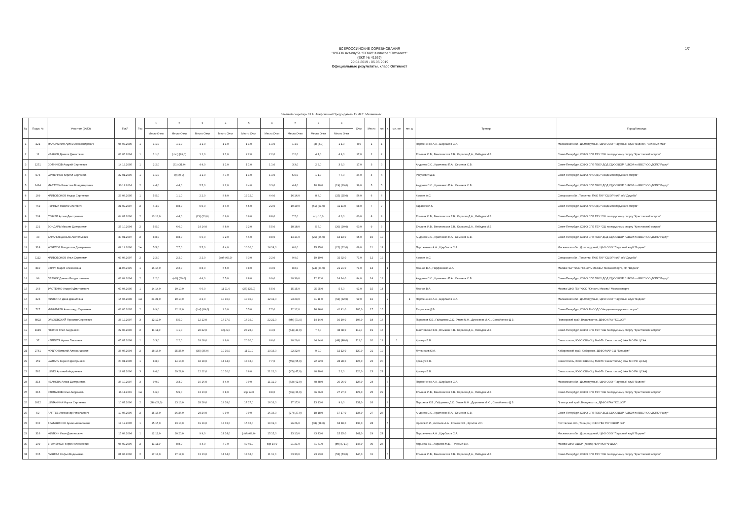1/7
ВСЕРОССИЙСКИЕ СОРЕВНОВАНИЯ
"КУБОК яхт-клуба "СОЧИ" в классе "Оптимист"
(ЕКП № 41569)
29.04.2019 - 05.05.2019
Официальные результаты, класс Оптимист
Главный секретарь /Н.А. Агафоненок/ Председатель ГК /В.Е. Механиков/
| № | Парус № | Участник (ФИО) | ГодР | Рзр | 1 | 2 | 3 | 4 | 5 | 6 | 7 | 9 | 9 | Очки | Место | юн | д | мл. юн | мл. д | Тренер | Город/Команда |
| --- | --- | --- | --- | --- | --- | --- | --- | --- | --- | --- | --- | --- | --- | --- | --- | --- | --- | --- | --- | --- | --- |
| | | | | | Место Очки | Место Очки | Место Очки | Место Очки | Место Очки | Место Очки | Место Очки | Место Очки | Место Очки | | | | | | | | |
| 1 | 221 | МАКСИМКИН Артем Александрович | 05.07.2005 | 1 | 1 1,0 | 1 1,0 | 1 1,0 | 1 1,0 | 1 1,0 | 1 1,0 | 1 1,0 | (3) (3,0) | 1 1,0 | 8,0 | 1 | 1 | | | | Парфененко А.А., Щербаков С.А. | Московская обл., Долгопрудный, ЦФО ООО "Парусный клуб "Водник", "Зеленый Мыс" |
| 2 | 11 | ИВАНОВ Данила Денисович | 06.05.2004 | 1 | 1 1,0 | (dsq) (69,0) | 1 1,0 | 1 1,0 | 2 2,0 | 2 2,0 | 2 2,0 | 4 4,0 | 4 4,0 | 17,0 | 2 | 2 | | | | Елышев И.В., Винотовская Е.В., Карасев Д.А., Лебедев М.В. | Санкт-Петербург, СЗФО СПБ ГБУ "СШ по парусному спорту "Крестовский остров" |
| 3 | 1251 | СОТНИКОВ Андрей Сергеевич | 14.12.2005 | 1 | 2 2,0 | (31) (31,0) | 4 4,0 | 1 1,0 | 1 1,0 | 1 1,0 | 3 3,0 | 2 2,0 | 3 3,0 | 17,0 | 3 | 3 | | | | Андреев С.С., Кравченко П.А., Семенов С.В. | Санкт-Петербург, СЗФО СПб ГБОУ ДОД СДЮСШОР "ШВСМ по ВВС"/ ОО ДСПК "Рауту" |
| 4 | 575 | ШУНЕНКОВ Кирилл Сергеевич | 22.01.2006 | 1 | 1 1,0 | (9) (9,0) | 1 1,0 | 7 7,0 | 1 1,0 | 1 1,0 | 5 5,0 | 1 1,0 | 7 7,0 | 24,0 | 4 | 4 | | | | Разумович Д.В. | Санкт-Петербург, СЗФО АНООДО "Академия парусного спорта" |
| 5 | 1414 | МАРТУСЬ Вячеслав Владимирович | 30.11.2004 | 2 | 4 4,0 | 4 4,0 | 5 5,0 | 2 2,0 | 4 4,0 | 3 3,0 | 4 4,0 | 10 10,0 | (19) (19,0) | 36,0 | 5 | 5 | | | | Андреев С.С., Кравченко П.А., Семенов С.В. | Санкт-Петербург, СЗФО СПб ГБОУ ДОД СДЮСШОР "ШВСМ по ВВС"/ ОО ДСПК "Рауту" |
| 6 | 189 | КРИВОБОКОВ Федор Сергеевич | 29.08.2005 | 1 | 5 5,0 | 1 1,0 | 2 2,0 | 8 8,0 | 12 12,0 | 4 4,0 | 16 16,0 | 8 8,0 | (25) (25,0) | 56,0 | 6 | 6 | | | | Кожаев А.С. | Самарская обл., Тольятти, ПФО ГАУ "СШОР №6", я/к "Дружба" |
| 7 | 762 | ЧЕРНЫХ Никита Олегович | 21.02.2007 | 2 | 4 4,0 | 8 8,0 | 5 5,0 | 4 4,0 | 5 5,0 | 2 2,0 | 19 19,0 | (51) (51,0) | 11 11,0 | 58,0 | 7 | 7 | | | | Тараскин И.К. | Санкт-Петербург, СЗФО АНООДО "Академия парусного спорта" |
| 8 | 204 | ГУНКЕР Артем Дмитриевич | 04.07.2006 | 2 | 13 13,0 | 4 4,0 | (23) (23,0) | 6 6,0 | 6 6,0 | 8 8,0 | 7 7,0 | scp 10,0 | 6 6,0 | 60,0 | 8 | 8 | | | | Елышев И.В., Винотовская Е.В., Карасев Д.А., Лебедев М.В. | Санкт-Петербург, СЗФО СПБ ГБУ "СШ по парусному спорту "Крестовский остров" |
| 9 | 121 | БОНДАРЬ Максим Дмитриевич | 25.10.2004 | 2 | 5 5,0 | 6 6,0 | 14 14,0 | 8 8,0 | 2 2,0 | 5 5,0 | 18 18,0 | 5 5,0 | (20) (20,0) | 63,0 | 9 | 9 | | | | Елышев И.В., Винотовская Е.В., Карасев Д.А., Лебедев М.В. | Санкт-Петербург, СЗФО СПБ ГБУ "СШ по парусному спорту "Крестовский остров" |
| 10 | 43 | БАРАНОВ Демьян Анатольевич | 30.01.2007 | 2 | 8 8,0 | 8 8,0 | 6 6,0 | 2 2,0 | 6 6,0 | 8 8,0 | 14 14,0 | (26) (26,0) | 13 13,0 | 65,0 | 10 | 10 | | | | Андреев С.С., Кравченко П.А., Семенов С.В. | Санкт-Петербург, СЗФО СПб ГБОУ ДОД СДЮСШОР "ШВСМ по ВВС"/ ОО ДСПК "Рауту" |
| 11 | 318 | КОЧЕТОВ Владислав Дмитриевич | 09.12.2006 | 1ю | 5 5,0 | 7 7,0 | 5 5,0 | 4 4,0 | 10 10,0 | 14 14,0 | 6 6,0 | 15 15,0 | (22) (22,0) | 66,0 | 11 | 11 | | | | Парфененко А.А., Щербаков С.А. | Московская обл., Долгопрудный, ЦФО ООО "Парусный клуб "Водник" |
| 12 | 1112 | КРИВОБОКОВ Илья Сергеевич | 03.08.2007 | 2 | 2 2,0 | 2 2,0 | 2 2,0 | (dnf) (69,0) | 3 3,0 | 2 2,0 | 9 9,0 | 19 19,0 | 32 32,0 | 71,0 | 12 | 12 | | | | Кожаев А.С. | Самарская обл., Тольятти, ПФО ГАУ "СШОР №6", я/к "Дружба" |
| 13 | 810 | СТРУК Мария Алексеевна | 11.05.2005 | 1 | 16 16,0 | 2 2,0 | 8 8,0 | 5 5,0 | 8 8,0 | 3 3,0 | 8 8,0 | (24) (24,0) | 21 21,0 | 71,0 | 13 | | 1 | | | Леонов В.А., Парфененко А.А. | Москва ГБУ "ФСО "Юность Москвы" Москомспорта, ПК "Водник" |
| 14 | 99 | ПЕРЧИК Даниил Владиславович | 06.09.2004 | 2 | 2 2,0 | (ufd) (69,0) | 4 4,0 | 5 5,0 | 8 8,0 | 9 9,0 | 30 30,0 | 12 12,0 | 14 14,0 | 84,0 | 14 | 13 | | | | Андреев С.С., Кравченко П.А., Семенов С.В. | Санкт-Петербург, СЗФО СПб ГБОУ ДОД СДЮСШОР "ШВСМ по ВВС"/ ОО ДСПК "Рауту" |
| 15 | 163 | ФАСТЕНКО Андрей Дмитриевич | 07.04.2005 | 1 | 14 14,0 | 10 10,0 | 6 6,0 | 11 11,0 | (25) (25,0) | 5 5,0 | 15 15,0 | 25 25,0 | 5 5,0 | 91,0 | 15 | 14 | | | | Леонов В.А. | Москва ЦФО ГБУ "ФСО "Юность Москвы" Москомспорта |
| 16 | 323 | ЖИЛКИНА Дина Даниловна | 15.04.2008 | 1ю | 21 21,0 | 10 10,0 | 2 2,0 | 10 10,0 | 10 10,0 | 12 12,0 | 23 23,0 | 11 11,0 | (62) (62,0) | 99,0 | 16 | | 2 | | 1 | Парфененко А.А., Щербаков С.А. | Московская обл., Долгопрудный, ЦФО ООО "Парусный клуб "Водник" |
| 17 | 727 | МИНИБАЕВ Александр Сергеевич | 06.05.2005 | 2 | 9 9,0 | 12 12,0 | (dnf) (69,0) | 3 3,0 | 5 5,0 | 7 7,0 | 12 12,0 | 16 16,0 | 41 41,0 | 105,0 | 17 | 15 | | | | Разумович Д.В. | Санкт-Петербург, СЗФО АНООДО "Академия парусного спорта" |
| 18 | 8822 | ОЛЬХОВСКИЙ Ярослав Сергеевич | 28.12.2007 | 3 | 12 12,0 | 5 5,0 | 12 12,0 | 17 17,0 | 16 16,0 | 22 22,0 | (bfd) (71,0) | 14 14,0 | 10 10,0 | 108,0 | 18 | 16 | | | | Пирожков К.Б., Гайдаенко Д.С., Уткин М.Н., Дружинин М.Ю., Самойленко Д.В. | Приморский край, Владивосток, ДВФО КГАУ "КСШОР" |
| 19 | 1619 | ГЛОТОВ Глеб Андреевич | 22.08.2006 | 2 | 11 11,0 | 1 1,0 | 22 22,0 | scp 6,0 | 23 23,0 | 4 4,0 | (44) (44,0) | 7 7,0 | 38 38,0 | 112,0 | 19 | 17 | | | | Винотовская Е.В., Елышев И.В., Карасев Д.А., Лебедев М.В. | Санкт-Петербург, СЗФО СПБ ГБУ "СШ по парусному спорту "Крестовский остров" |
| 20 | 37 | ЧЕРПИТА Артем Павлович | 05.07.2008 | 1 | 3 3,0 | 2 2,0 | 18 18,0 | 9 9,0 | 20 20,0 | 6 6,0 | 20 20,0 | 34 34,0 | (48) (48,0) | 112,0 | 20 | 18 | | 1 | | Кравчук Е.В. | Севастополь, ЮФО СШ (СЦ( МиФП г.Севастополь) ФАУ МО РФ ЦСКА |
| 21 | 2741 | ЖУДРО Виталий Александрович | 28.05.2004 | 2 | 18 18,0 | 25 25,0 | (35) (35,0) | 10 10,0 | 11 11,0 | 13 13,0 | 22 22,0 | 9 9,0 | 12 12,0 | 120,0 | 21 | 19 | | | | Литвинцев К.М. | Хабаровский край, Хабаровск, ДВФО МАУ СШ "Дельфин" |
| 22 | 159 | ШАПАРЬ Кирилл Дмитриевич | 20.01.2005 | 1 | 8 8,0 | 14 14,0 | 18 18,0 | 14 14,0 | 13 13,0 | 7 7,0 | (55) (55,0) | 22 22,0 | 28 28,0 | 124,0 | 22 | 20 | | | | Кравчук Е.В. | Севастополь, ЮФО СШ (СЦ( МиФП г.Севастополь) ФАУ МО РФ ЦСКА) |
| 23 | 582 | ШИЛО Арсений Андреевич | 18.01.2006 | 3 | 6 6,0 | 29 29,0 | 12 12,0 | 10 10,0 | 6 6,0 | 21 21,0 | (47) (47,0) | 40 40,0 | 2 2,0 | 126,0 | 23 | 21 | | | | Кравчук Е.В. | Севастополь, ЮФО СШ (СЦ( МиФП г.Севастополь) ФАУ МО РФ ЦСКА) |
| 24 | 314 | ИВАНОВА Алиса Дмитриевна | 26.10.2007 | 3 | 9 9,0 | 3 3,0 | 16 16,0 | 4 4,0 | 9 9,0 | 11 11,0 | (62) (62,0) | 48 48,0 | 26 26,0 | 126,0 | 24 | | 3 | | | Парфененко А.А., Щербаков С.А. | Московская обл., Долгопрудный, ЦФО ООО "Парусный клуб "Водник" |
| 25 | 215 | СТЕПАНОВ Илья Андреевич | 16.11.2006 | 1ю | 6 6,0 | 5 5,0 | 13 13,0 | 8 8,0 | scp 24,0 | 8 8,0 | (36) (36,0) | 36 36,0 | 27 27,0 | 127,0 | 25 | 22 | | | | Елышев И.В., Винотовская Е.В., Карасев Д.А., Лебедев М.В. | Санкт-Петербург, СЗФО СПБ ГБУ "СШ по парусному спорту "Крестовский остров" |
| 26 | 2012 | ШИЛАКИНА Мария Сергеевна | 10.07.2006 | 2 | (28) (28,0) | 13 13,0 | 28 28,0 | 18 18,0 | 17 17,0 | 16 16,0 | 17 17,0 | 13 13,0 | 9 9,0 | 131,0 | 26 | | 4 | | | Пирожков К.Б., Гайдаенко Д.С., Уткин М.Н., Дружинин М.Ю., Самойленко Д.В. | Приморский край, Владивосток, ДВФО КГАУ "КСШОР" |
| 27 | 52 | ЛАПТЕВ Александр Николаевич | 10.05.2006 | 2 | 15 15,0 | 26 26,0 | 24 24,0 | 9 9,0 | 9 9,0 | 16 16,0 | (27) (27,0) | 18 18,0 | 17 17,0 | 134,0 | 27 | 23 | | | | Андреев С.С., Кравченко П.А., Семенов С.В. | Санкт-Петербург, СЗФО СПб ГБОУ ДОД СДЮСШОР "ШВСМ по ВВС"/ ОО ДСПК "Рауту" |
| 28 | 232 | БРАТАШЕНКО Арина Алексеевна | 17.12.2005 | 1 | 15 15,0 | 13 13,0 | 19 19,0 | 13 13,0 | 15 15,0 | 19 19,0 | 26 26,0 | (38) (38,0) | 18 18,0 | 138,0 | 28 | | 5 | | | Фролов И.И., Антонов А.А., Козеев О.В., Фролов И.И. | Ростовская обл., Таганрог, ЮФО ГБУ РО "СШОР №3" |
| 29 | 316 | ЖИЛКИН Иван Даниилович | 15.08.2004 | 1 | 12 12,0 | 20 20,0 | 9 9,0 | 14 14,0 | (ufd) (69,0) | 15 15,0 | 13 13,0 | 43 43,0 | 15 15,0 | 141,0 | 29 | 24 | | | | Парфененко А.А., Щербаков С.А. | Московская обл., Долгопрудный, ЦФО ООО "Парусный клуб "Водник" |
| 30 | 199 | БРАЖЕНКО Георгий Алексеевич | 05.02.2006 | 2 | 11 11,0 | 8 8,0 | 4 4,0 | 7 7,0 | 49 49,0 | scp 14,0 | 21 21,0 | 31 31,0 | (bfd) (71,0) | 145,0 | 30 | 25 | | | | Ларцева Т.Е., Ларцева М.Е., Точеный В.А. | Москва ЦФО СШОР (по ввс) ФАУ МО РФ ЦСКА |
| 31 | 205 | ПУШЕВА Софья Вадимовна | 01.04.2006 | 2 | 17 17,0 | 17 17,0 | 13 13,0 | 14 14,0 | 18 18,0 | 11 11,0 | 33 33,0 | 23 23,0 | (53) (53,0) | 146,0 | 31 | | 6 | | | Елышев И.В., Винотовская Е.В., Карасев Д.А., Лебедев М.В. | Санкт-Петербург, СЗФО СПБ ГБУ "СШ по парусному спорту "Крестовский остров" |